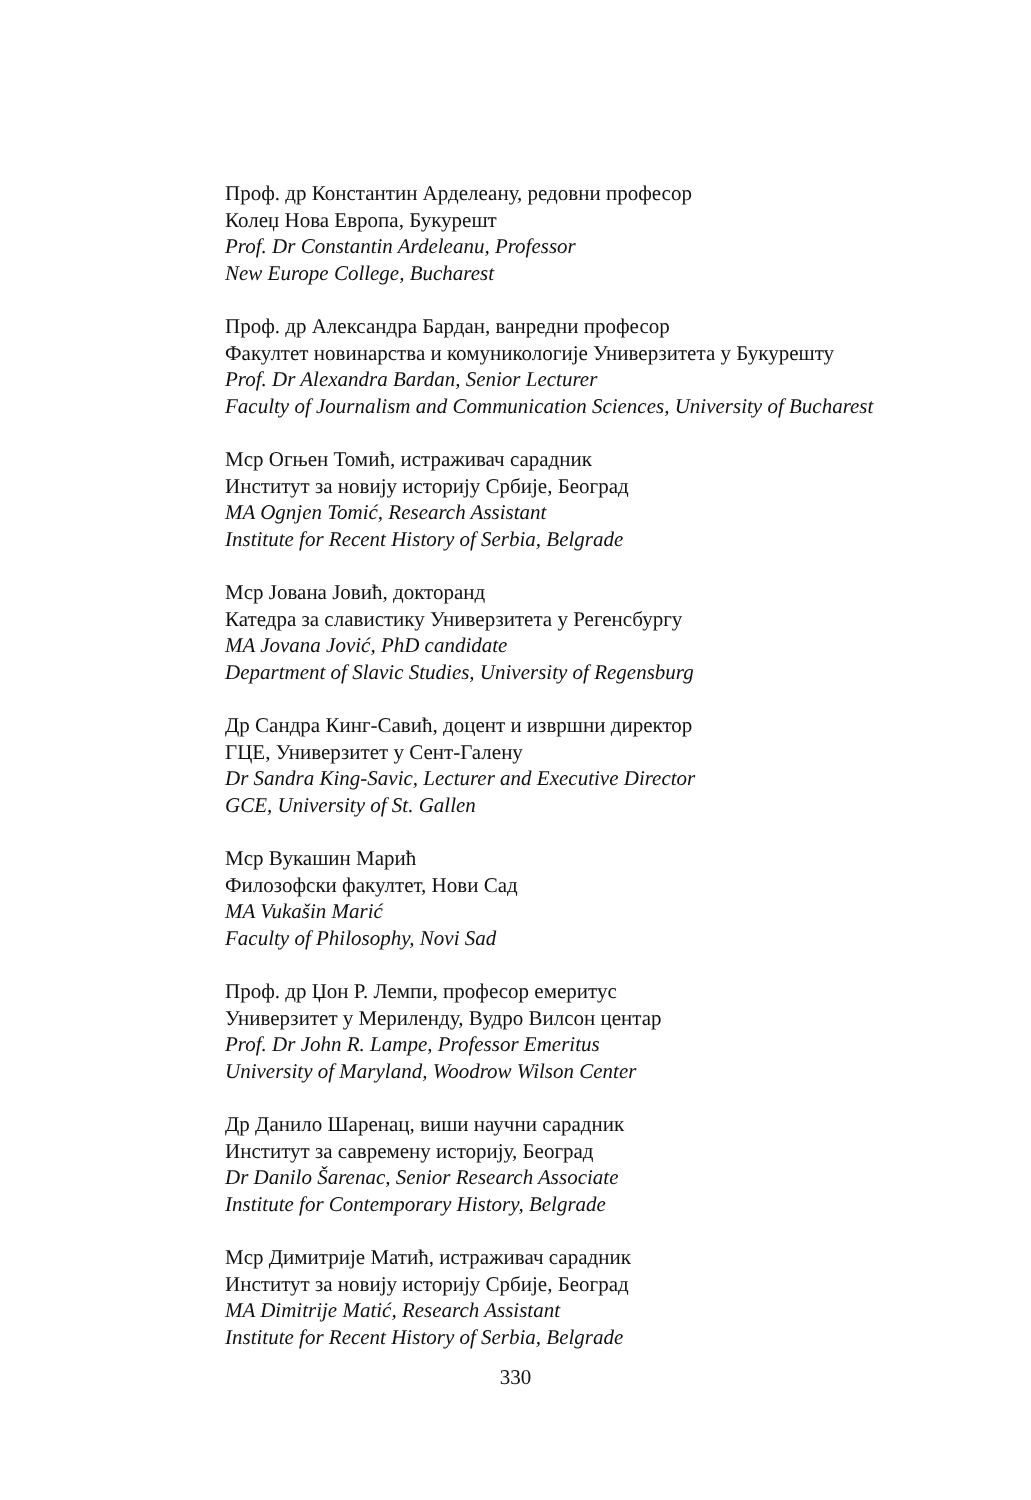Проф. др Константин Арделеану, редовни професор
Колеџ Нова Европа, Букурешт
Prof. Dr Constantin Ardeleanu, Professor
New Europe College, Bucharest
Проф. др Александра Бардан, ванредни професор
Факултет новинарства и комуникологије Универзитета у Букурешту
Prof. Dr Alexandra Bardan, Senior Lecturer
Faculty of Journalism and Communication Sciences, University of Bucharest
Мср Огњен Томић, истраживач сарадник
Институт за новију историју Србије, Београд
MA Ognjen Tomić, Research Assistant
Institute for Recent History of Serbia, Belgrade
Мср Јована Јовић, докторанд
Катедра за славистику Универзитета у Регенсбургу
MA Jovana Jović, PhD candidate
Department of Slavic Studies, University of Regensburg
Др Сандра Кинг-Савић, доцент и извршни директор
ГЦЕ, Универзитет у Сент-Галену
Dr Sandra King-Savic, Lecturer and Executive Director
GCE, University of St. Gallen
Мср Вукашин Марић
Филозофски факултет, Нови Сад
MA Vukašin Marić
Faculty of Philosophy, Novi Sad
Проф. др Џон Р. Лемпи, професор емеритус
Универзитет у Мериленду, Вудро Вилсон центар
Prof. Dr John R. Lampe, Professor Emeritus
University of Maryland, Woodrow Wilson Center
Др Данило Шаренац, виши научни сарадник
Институт за савремену историју, Београд
Dr Danilo Šarenac, Senior Research Associate
Institute for Contemporary History, Belgrade
Мср Димитрије Матић, истраживач сарадник
Институт за новију историју Србије, Београд
MA Dimitrije Matić, Research Assistant
Institute for Recent History of Serbia, Belgrade
330